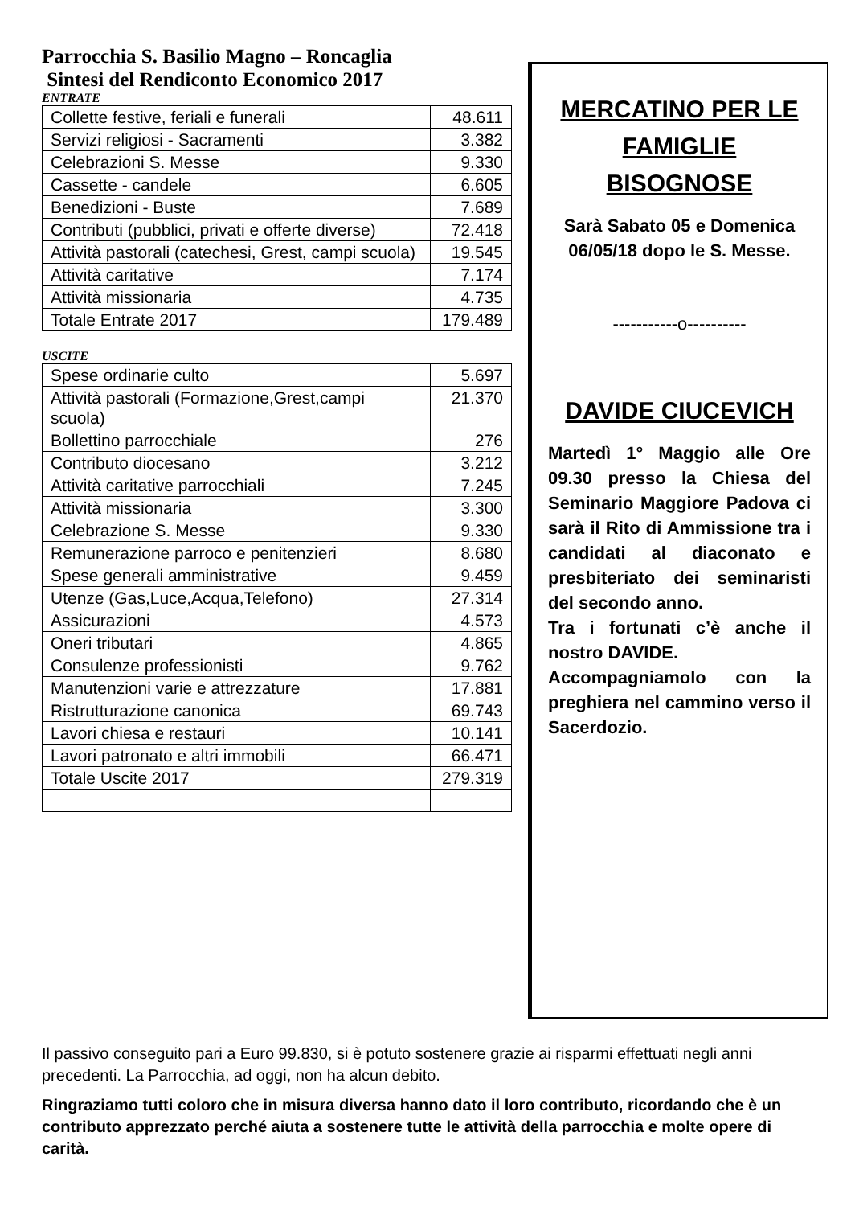Parrocchia S. Basilio Magno – Roncaglia
Sintesi del Rendiconto Economico 2017
ENTRATE
| Collette festive, feriali e funerali | 48.611 |
| Servizi religiosi - Sacramenti | 3.382 |
| Celebrazioni S. Messe | 9.330 |
| Cassette - candele | 6.605 |
| Benedizioni - Buste | 7.689 |
| Contributi (pubblici, privati e offerte diverse) | 72.418 |
| Attività pastorali (catechesi, Grest, campi scuola) | 19.545 |
| Attività caritative | 7.174 |
| Attività missionaria | 4.735 |
| Totale Entrate 2017 | 179.489 |
USCITE
| Spese ordinarie culto | 5.697 |
| Attività pastorali (Formazione,Grest,campi scuola) | 21.370 |
| Bollettino parrocchiale | 276 |
| Contributo diocesano | 3.212 |
| Attività caritative parrocchiali | 7.245 |
| Attività missionaria | 3.300 |
| Celebrazione S. Messe | 9.330 |
| Remunerazione parroco e penitenzieri | 8.680 |
| Spese generali amministrative | 9.459 |
| Utenze (Gas,Luce,Acqua,Telefono) | 27.314 |
| Assicurazioni | 4.573 |
| Oneri tributari | 4.865 |
| Consulenze professionisti | 9.762 |
| Manutenzioni varie e attrezzature | 17.881 |
| Ristrutturazione canonica | 69.743 |
| Lavori chiesa e restauri | 10.141 |
| Lavori patronato e altri immobili | 66.471 |
| Totale Uscite 2017 | 279.319 |
MERCATINO PER LE FAMIGLIE BISOGNOSE
Sarà Sabato 05 e Domenica 06/05/18 dopo le S. Messe.
-----------o----------
DAVIDE CIUCEVICH
Martedì 1° Maggio alle Ore 09.30 presso la Chiesa del Seminario Maggiore Padova ci sarà il Rito di Ammissione tra i candidati al diaconato e presbiteriato dei seminaristi del secondo anno.
Tra i fortunati c’è anche il nostro DAVIDE.
Accompagniamolo con la preghiera nel cammino verso il Sacerdozio.
Il passivo conseguito pari a Euro 99.830, si è potuto sostenere grazie ai risparmi effettuati negli anni precedenti. La Parrocchia, ad oggi, non ha alcun debito.
Ringraziamo tutti coloro che in misura diversa hanno dato il loro contributo, ricordando che è un contributo apprezzato perché aiuta a sostenere tutte le attività della parrocchia e molte opere di carità.